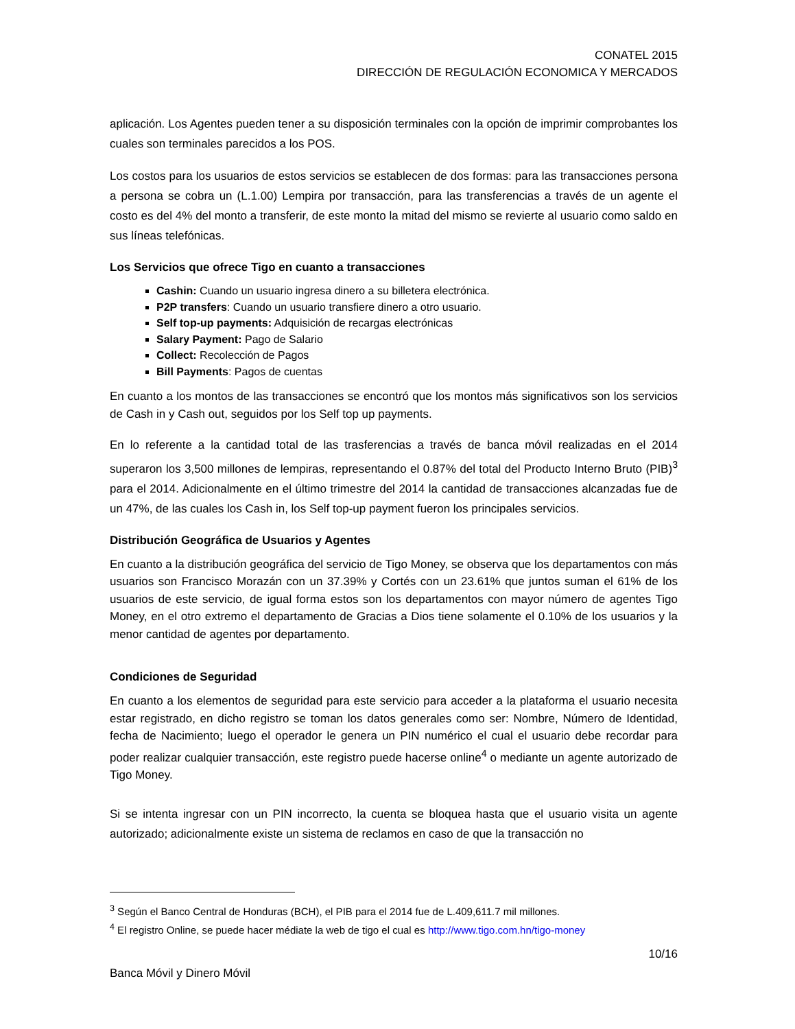CONATEL 2015
DIRECCIÓN DE REGULACIÓN ECONOMICA Y MERCADOS
aplicación. Los Agentes pueden tener a su disposición terminales con la opción de imprimir comprobantes los cuales son terminales parecidos a los POS.
Los costos para los usuarios de estos servicios se establecen de dos formas: para las transacciones persona a persona se cobra un (L.1.00) Lempira por transacción, para las transferencias a través de un agente el costo es del 4% del monto a transferir, de este monto la mitad del mismo se revierte al usuario como saldo en sus líneas telefónicas.
Los Servicios que ofrece Tigo en cuanto a transacciones
Cashin: Cuando un usuario ingresa dinero a su billetera electrónica.
P2P transfers: Cuando un usuario transfiere dinero a otro usuario.
Self top-up payments: Adquisición de recargas electrónicas
Salary Payment: Pago de Salario
Collect: Recolección de Pagos
Bill Payments: Pagos de cuentas
En cuanto a los montos de las transacciones se encontró que los montos más significativos son los servicios de Cash in y Cash out, seguidos por los Self top up payments.
En lo referente a la cantidad total de las trasferencias a través de banca móvil realizadas en el 2014 superaron los 3,500 millones de lempiras, representando el 0.87% del total del Producto Interno Bruto (PIB)<sup>3</sup> para el 2014. Adicionalmente en el último trimestre del 2014 la cantidad de transacciones alcanzadas fue de un 47%, de las cuales los Cash in, los Self top-up payment fueron los principales servicios.
Distribución Geográfica de Usuarios y Agentes
En cuanto a la distribución geográfica del servicio de Tigo Money, se observa que los departamentos con más usuarios son Francisco Morazán con un 37.39% y Cortés con un 23.61% que juntos suman el 61% de los usuarios de este servicio, de igual forma estos son los departamentos con mayor número de agentes Tigo Money, en el otro extremo el departamento de Gracias a Dios tiene solamente el 0.10% de los usuarios y la menor cantidad de agentes por departamento.
Condiciones de Seguridad
En cuanto a los elementos de seguridad para este servicio para acceder a la plataforma el usuario necesita estar registrado, en dicho registro se toman los datos generales como ser: Nombre, Número de Identidad, fecha de Nacimiento; luego el operador le genera un PIN numérico el cual el usuario debe recordar para poder realizar cualquier transacción, este registro puede hacerse online<sup>4</sup> o mediante un agente autorizado de Tigo Money.
Si se intenta ingresar con un PIN incorrecto, la cuenta se bloquea hasta que el usuario visita un agente autorizado; adicionalmente existe un sistema de reclamos en caso de que la transacción no
<sup>3</sup> Según el Banco Central de Honduras (BCH), el PIB para el 2014 fue de L.409,611.7 mil millones.
<sup>4</sup> El registro Online, se puede hacer médiate la web de tigo el cual es http://www.tigo.com.hn/tigo-money
10/16
Banca Móvil y Dinero Móvil